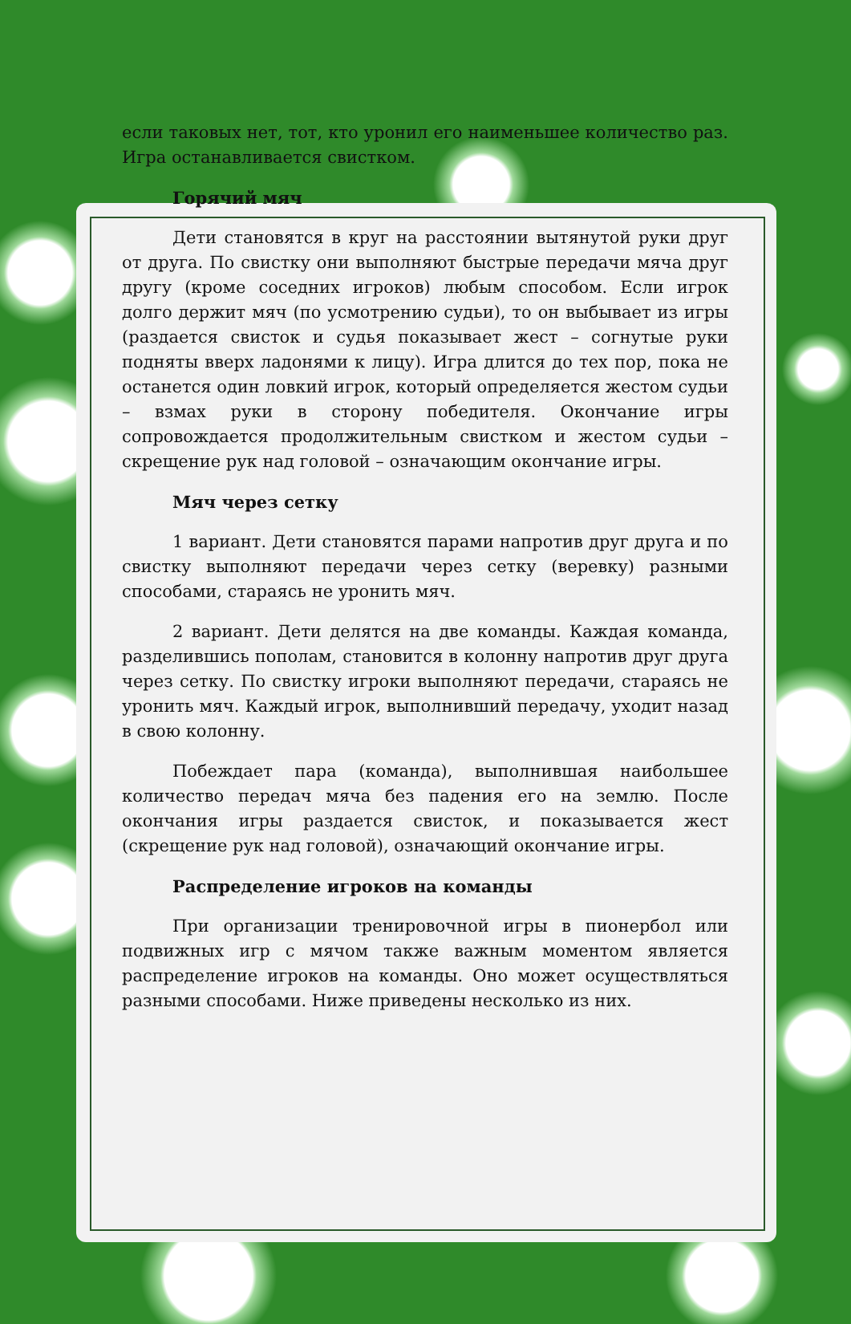если таковых нет, тот, кто уронил его наименьшее количество раз. Игра останавливается свистком.
Горячий мяч
Дети становятся в круг на расстоянии вытянутой руки друг от друга. По свистку они выполняют быстрые передачи мяча друг другу (кроме соседних игроков) любым способом. Если игрок долго держит мяч (по усмотрению судьи), то он выбывает из игры (раздается свисток и судья показывает жест – согнутые руки подняты вверх ладонями к лицу). Игра длится до тех пор, пока не останется один ловкий игрок, который определяется жестом судьи – взмах руки в сторону победителя. Окончание игры сопровождается продолжительным свистком и жестом судьи – скрещение рук над головой – означающим окончание игры.
Мяч через сетку
1 вариант. Дети становятся парами напротив друг друга и по свистку выполняют передачи через сетку (веревку) разными способами, стараясь не уронить мяч.
2 вариант. Дети делятся на две команды. Каждая команда, разделившись пополам, становится в колонну напротив друг друга через сетку. По свистку игроки выполняют передачи, стараясь не уронить мяч. Каждый игрок, выполнивший передачу, уходит назад в свою колонну.
Побеждает пара (команда), выполнившая наибольшее количество передач мяча без падения его на землю. После окончания игры раздается свисток, и показывается жест (скрещение рук над головой), означающий окончание игры.
Распределение игроков на команды
При организации тренировочной игры в пионербол или подвижных игр с мячом также важным моментом является распределение игроков на команды. Оно может осуществляться разными способами. Ниже приведены несколько из них.